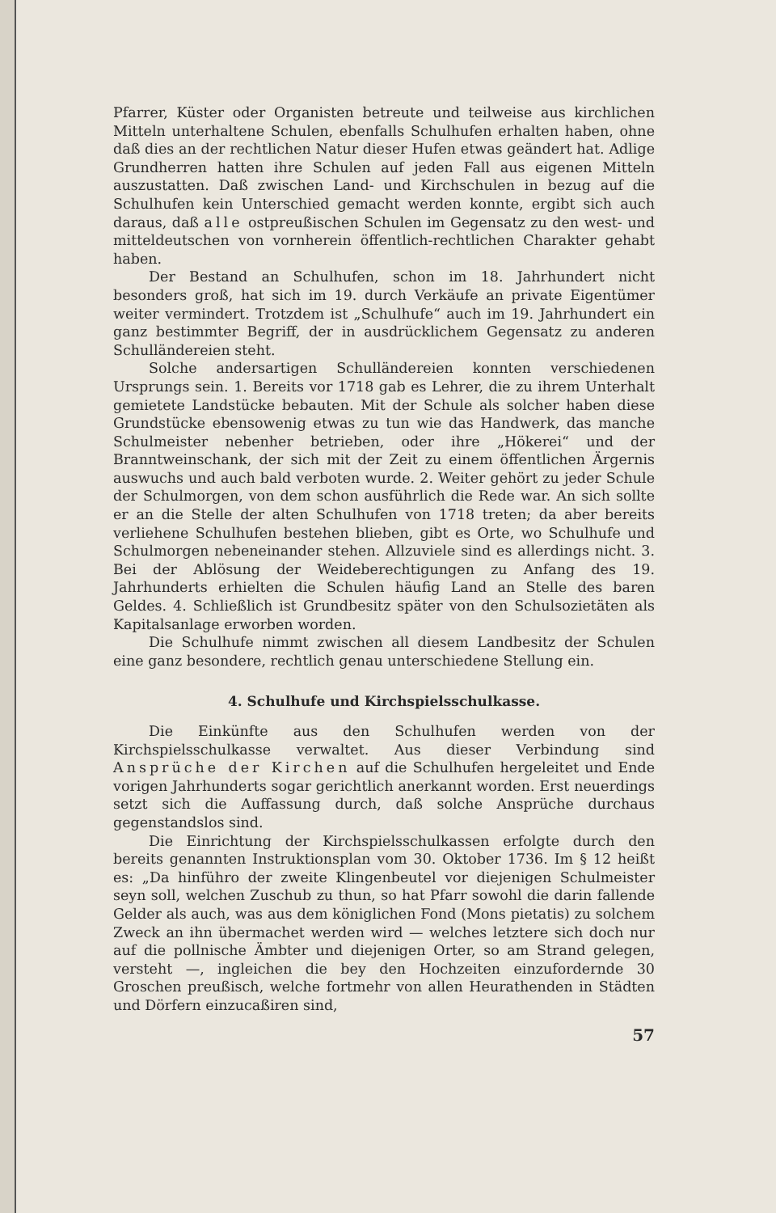Pfarrer, Küster oder Organisten betreute und teilweise aus kirchlichen Mitteln unterhaltene Schulen, ebenfalls Schulhufen erhalten haben, ohne daß dies an der rechtlichen Natur dieser Hufen etwas geändert hat. Adlige Grundherren hatten ihre Schulen auf jeden Fall aus eigenen Mitteln auszustatten. Daß zwischen Land- und Kirchschulen in bezug auf die Schulhufen kein Unterschied gemacht werden konnte, ergibt sich auch daraus, daß alle ostpreußischen Schulen im Gegensatz zu den west- und mitteldeutschen von vornherein öffentlich-rechtlichen Charakter gehabt haben.
Der Bestand an Schulhufen, schon im 18. Jahrhundert nicht besonders groß, hat sich im 19. durch Verkäufe an private Eigentümer weiter vermindert. Trotzdem ist „Schulhufe“ auch im 19. Jahrhundert ein ganz bestimmter Begriff, der in ausdrücklichem Gegensatz zu anderen Schulländereien steht.
Solche andersartigen Schulländereien konnten verschiedenen Ursprungs sein. 1. Bereits vor 1718 gab es Lehrer, die zu ihrem Unterhalt gemietete Landstücke bebauten. Mit der Schule als solcher haben diese Grundstücke ebensowenig etwas zu tun wie das Handwerk, das manche Schulmeister nebenher betrieben, oder ihre „Hökerei“ und der Branntweinschank, der sich mit der Zeit zu einem öffentlichen Ärgernis auswuchs und auch bald verboten wurde. 2. Weiter gehört zu jeder Schule der Schulmorgen, von dem schon ausführlich die Rede war. An sich sollte er an die Stelle der alten Schulhufen von 1718 treten; da aber bereits verliehene Schulhufen bestehen blieben, gibt es Orte, wo Schulhufe und Schulmorgen nebeneinander stehen. Allzuviele sind es allerdings nicht. 3. Bei der Ablösung der Weideberechtigungen zu Anfang des 19. Jahrhunderts erhielten die Schulen häufig Land an Stelle des baren Geldes. 4. Schließlich ist Grundbesitz später von den Schulsozietäten als Kapitalsanlage erworben worden.
Die Schulhufe nimmt zwischen all diesem Landbesitz der Schulen eine ganz besondere, rechtlich genau unterschiedene Stellung ein.
4. Schulhufe und Kirchspielsschulkasse.
Die Einkünfte aus den Schulhufen werden von der Kirchspielsschulkasse verwaltet. Aus dieser Verbindung sind Ansprüche der Kirchen auf die Schulhufen hergeleitet und Ende vorigen Jahrhunderts sogar gerichtlich anerkannt worden. Erst neuerdings setzt sich die Auffassung durch, daß solche Ansprüche durchaus gegenstandslos sind.
Die Einrichtung der Kirchspielsschulkassen erfolgte durch den bereits genannten Instruktionsplan vom 30. Oktober 1736. Im § 12 heißt es: „Da hinführo der zweite Klingenbeutel vor diejenigen Schulmeister seyn soll, welchen Zuschub zu thun, so hat Pfarr sowohl die darin fallende Gelder als auch, was aus dem königlichen Fond (Mons pietatis) zu solchem Zweck an ihn übermachet werden wird — welches letztere sich doch nur auf die pollnische Ämbter und diejenigen Orter, so am Strand gelegen, versteht —, ingleichen die bey den Hochzeiten einzufordernde 30 Groschen preußisch, welche fortmehr von allen Heurathenden in Städten und Dörfern einzucaßiren sind,
57